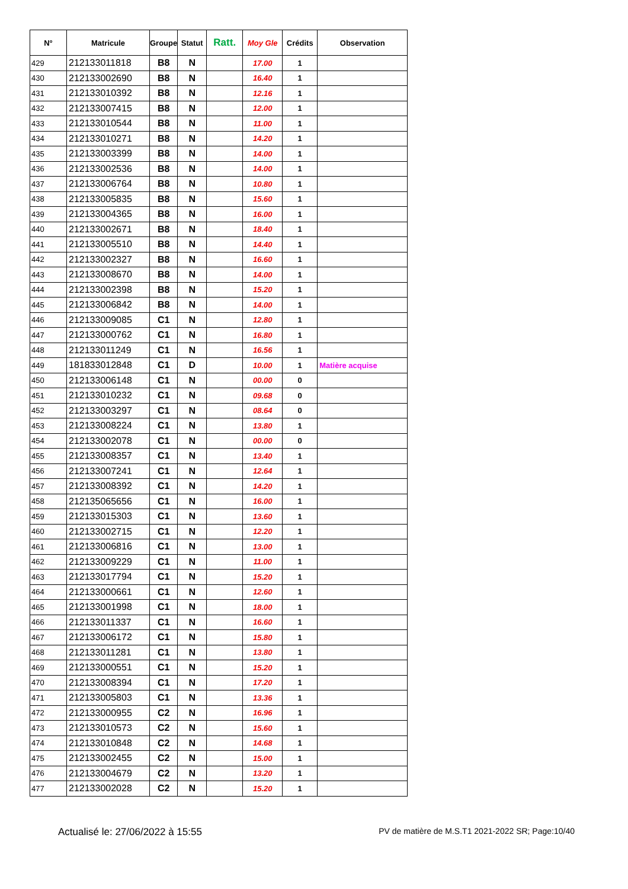| N° | Matricule | Groupe | Statut | Ratt. | Moy Gle | Crédits | Observation |
| --- | --- | --- | --- | --- | --- | --- | --- |
| 429 | 212133011818 | B8 | N | | 17.00 | 1 | |
| 430 | 212133002690 | B8 | N | | 16.40 | 1 | |
| 431 | 212133010392 | B8 | N | | 12.16 | 1 | |
| 432 | 212133007415 | B8 | N | | 12.00 | 1 | |
| 433 | 212133010544 | B8 | N | | 11.00 | 1 | |
| 434 | 212133010271 | B8 | N | | 14.20 | 1 | |
| 435 | 212133003399 | B8 | N | | 14.00 | 1 | |
| 436 | 212133002536 | B8 | N | | 14.00 | 1 | |
| 437 | 212133006764 | B8 | N | | 10.80 | 1 | |
| 438 | 212133005835 | B8 | N | | 15.60 | 1 | |
| 439 | 212133004365 | B8 | N | | 16.00 | 1 | |
| 440 | 212133002671 | B8 | N | | 18.40 | 1 | |
| 441 | 212133005510 | B8 | N | | 14.40 | 1 | |
| 442 | 212133002327 | B8 | N | | 16.60 | 1 | |
| 443 | 212133008670 | B8 | N | | 14.00 | 1 | |
| 444 | 212133002398 | B8 | N | | 15.20 | 1 | |
| 445 | 212133006842 | B8 | N | | 14.00 | 1 | |
| 446 | 212133009085 | C1 | N | | 12.80 | 1 | |
| 447 | 212133000762 | C1 | N | | 16.80 | 1 | |
| 448 | 212133011249 | C1 | N | | 16.56 | 1 | |
| 449 | 181833012848 | C1 | D | | 10.00 | 1 | Matière acquise |
| 450 | 212133006148 | C1 | N | | 00.00 | 0 | |
| 451 | 212133010232 | C1 | N | | 09.68 | 0 | |
| 452 | 212133003297 | C1 | N | | 08.64 | 0 | |
| 453 | 212133008224 | C1 | N | | 13.80 | 1 | |
| 454 | 212133002078 | C1 | N | | 00.00 | 0 | |
| 455 | 212133008357 | C1 | N | | 13.40 | 1 | |
| 456 | 212133007241 | C1 | N | | 12.64 | 1 | |
| 457 | 212133008392 | C1 | N | | 14.20 | 1 | |
| 458 | 212135065656 | C1 | N | | 16.00 | 1 | |
| 459 | 212133015303 | C1 | N | | 13.60 | 1 | |
| 460 | 212133002715 | C1 | N | | 12.20 | 1 | |
| 461 | 212133006816 | C1 | N | | 13.00 | 1 | |
| 462 | 212133009229 | C1 | N | | 11.00 | 1 | |
| 463 | 212133017794 | C1 | N | | 15.20 | 1 | |
| 464 | 212133000661 | C1 | N | | 12.60 | 1 | |
| 465 | 212133001998 | C1 | N | | 18.00 | 1 | |
| 466 | 212133011337 | C1 | N | | 16.60 | 1 | |
| 467 | 212133006172 | C1 | N | | 15.80 | 1 | |
| 468 | 212133011281 | C1 | N | | 13.80 | 1 | |
| 469 | 212133000551 | C1 | N | | 15.20 | 1 | |
| 470 | 212133008394 | C1 | N | | 17.20 | 1 | |
| 471 | 212133005803 | C1 | N | | 13.36 | 1 | |
| 472 | 212133000955 | C2 | N | | 16.96 | 1 | |
| 473 | 212133010573 | C2 | N | | 15.60 | 1 | |
| 474 | 212133010848 | C2 | N | | 14.68 | 1 | |
| 475 | 212133002455 | C2 | N | | 15.00 | 1 | |
| 476 | 212133004679 | C2 | N | | 13.20 | 1 | |
| 477 | 212133002028 | C2 | N | | 15.20 | 1 | |
Actualisé le: 27/06/2022 à 15:55 PV de matière de M.S.T1 2021-2022 SR; Page:10/40